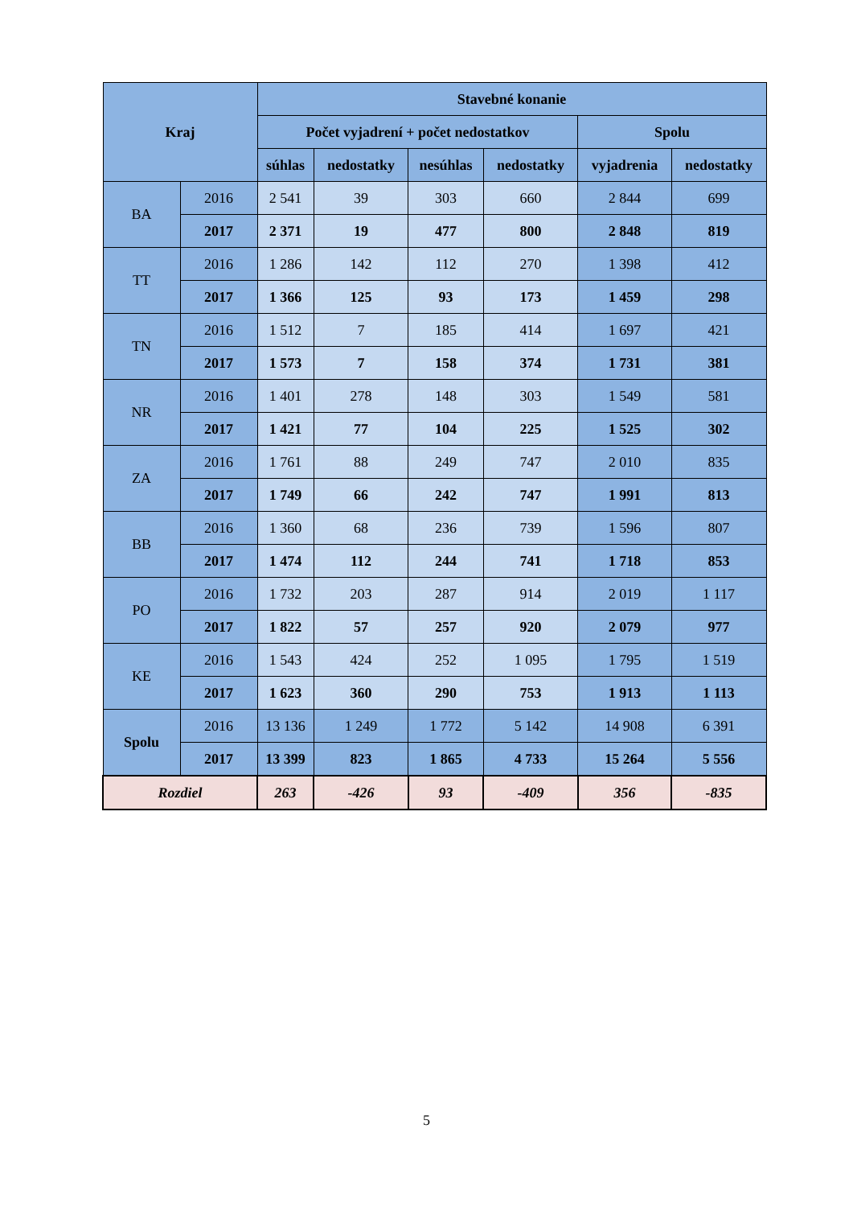| Kraj | | Stavebné konanie | | | | | |
| --- | --- | --- | --- | --- | --- | --- | --- |
| | | Počet vyjadrení + počet nedostatkov | | | | Spolu | |
| | | súhlas | nedostatky | nesúhlas | nedostatky | vyjadrenia | nedostatky |
| BA | 2016 | 2 541 | 39 | 303 | 660 | 2 844 | 699 |
| | 2017 | 2 371 | 19 | 477 | 800 | 2 848 | 819 |
| TT | 2016 | 1 286 | 142 | 112 | 270 | 1 398 | 412 |
| | 2017 | 1 366 | 125 | 93 | 173 | 1 459 | 298 |
| TN | 2016 | 1 512 | 7 | 185 | 414 | 1 697 | 421 |
| | 2017 | 1 573 | 7 | 158 | 374 | 1 731 | 381 |
| NR | 2016 | 1 401 | 278 | 148 | 303 | 1 549 | 581 |
| | 2017 | 1 421 | 77 | 104 | 225 | 1 525 | 302 |
| ZA | 2016 | 1 761 | 88 | 249 | 747 | 2 010 | 835 |
| | 2017 | 1 749 | 66 | 242 | 747 | 1 991 | 813 |
| BB | 2016 | 1 360 | 68 | 236 | 739 | 1 596 | 807 |
| | 2017 | 1 474 | 112 | 244 | 741 | 1 718 | 853 |
| PO | 2016 | 1 732 | 203 | 287 | 914 | 2 019 | 1 117 |
| | 2017 | 1 822 | 57 | 257 | 920 | 2 079 | 977 |
| KE | 2016 | 1 543 | 424 | 252 | 1 095 | 1 795 | 1 519 |
| | 2017 | 1 623 | 360 | 290 | 753 | 1 913 | 1 113 |
| Spolu | 2016 | 13 136 | 1 249 | 1 772 | 5 142 | 14 908 | 6 391 |
| | 2017 | 13 399 | 823 | 1 865 | 4 733 | 15 264 | 5 556 |
| Rozdiel | | 263 | -426 | 93 | -409 | 356 | -835 |
5